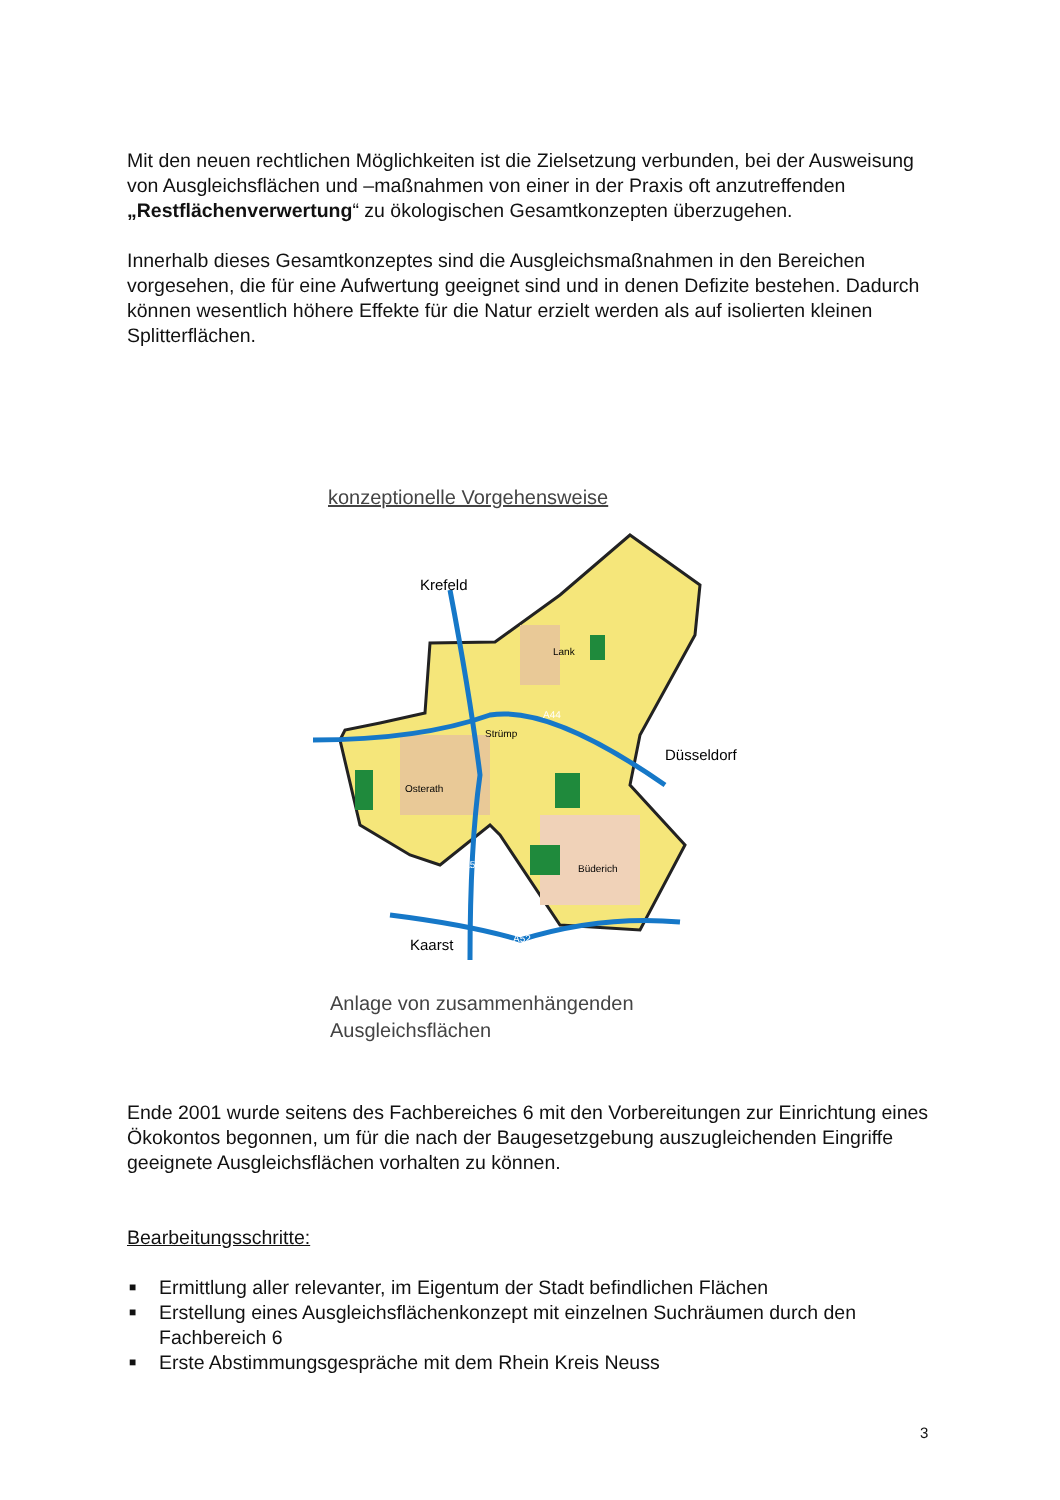Mit den neuen rechtlichen Möglichkeiten ist die Zielsetzung verbunden, bei der Ausweisung von Ausgleichsflächen und –maßnahmen von einer in der Praxis oft anzutreffenden „Restflächenverwertung“ zu ökologischen Gesamtkonzepten überzugehen.
Innerhalb dieses Gesamtkonzeptes sind die Ausgleichsmaßnahmen in den Bereichen vorgesehen, die für eine Aufwertung geeignet sind und in denen Defizite bestehen. Dadurch können wesentlich höhere Effekte für die Natur erzielt werden als auf isolierten kleinen Splitterflächen.
konzeptionelle Vorgehensweise
Krefeld
Düsseldorf
Kaarst
Lank
Strümp
Osterath
Büderich
A44
A57
A52
Anlage von zusammenhängenden
Ausgleichsflächen
Ende 2001 wurde seitens des Fachbereiches 6 mit den Vorbereitungen zur Einrichtung eines Ökokontos begonnen, um für die nach der Baugesetzgebung auszugleichenden Eingriffe geeignete Ausgleichsflächen vorhalten zu können.
Bearbeitungsschritte:
■ Ermittlung aller relevanter, im Eigentum der Stadt befindlichen Flächen
■ Erstellung eines Ausgleichsflächenkonzept mit einzelnen Suchräumen durch den Fachbereich 6
■ Erste Abstimmungsgespräche mit dem Rhein Kreis Neuss
3